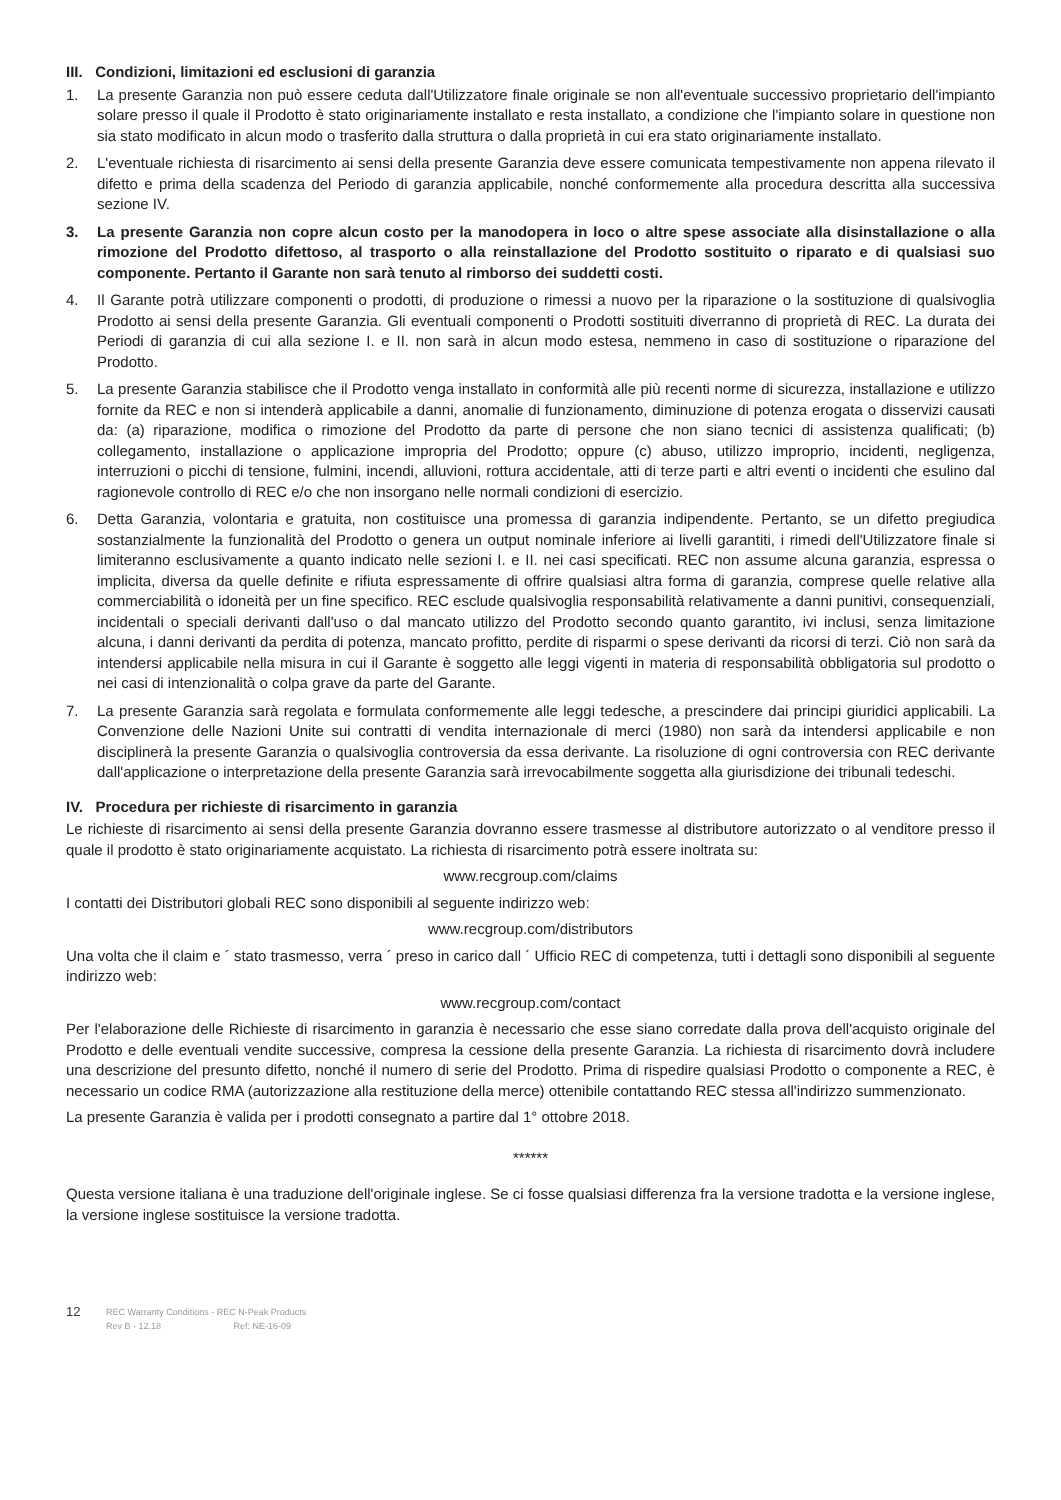III. Condizioni, limitazioni ed esclusioni di garanzia
1. La presente Garanzia non può essere ceduta dall'Utilizzatore finale originale se non all'eventuale successivo proprietario dell'impianto solare presso il quale il Prodotto è stato originariamente installato e resta installato, a condizione che l'impianto solare in questione non sia stato modificato in alcun modo o trasferito dalla struttura o dalla proprietà in cui era stato originariamente installato.
2. L'eventuale richiesta di risarcimento ai sensi della presente Garanzia deve essere comunicata tempestivamente non appena rilevato il difetto e prima della scadenza del Periodo di garanzia applicabile, nonché conformemente alla procedura descritta alla successiva sezione IV.
3. La presente Garanzia non copre alcun costo per la manodopera in loco o altre spese associate alla disinstallazione o alla rimozione del Prodotto difettoso, al trasporto o alla reinstallazione del Prodotto sostituito o riparato e di qualsiasi suo componente. Pertanto il Garante non sarà tenuto al rimborso dei suddetti costi.
4. Il Garante potrà utilizzare componenti o prodotti, di produzione o rimessi a nuovo per la riparazione o la sostituzione di qualsivoglia Prodotto ai sensi della presente Garanzia. Gli eventuali componenti o Prodotti sostituiti diverranno di proprietà di REC. La durata dei Periodi di garanzia di cui alla sezione I. e II. non sarà in alcun modo estesa, nemmeno in caso di sostituzione o riparazione del Prodotto.
5. La presente Garanzia stabilisce che il Prodotto venga installato in conformità alle più recenti norme di sicurezza, installazione e utilizzo fornite da REC e non si intenderà applicabile a danni, anomalie di funzionamento, diminuzione di potenza erogata o disservizi causati da: (a) riparazione, modifica o rimozione del Prodotto da parte di persone che non siano tecnici di assistenza qualificati; (b) collegamento, installazione o applicazione impropria del Prodotto; oppure (c) abuso, utilizzo improprio, incidenti, negligenza, interruzioni o picchi di tensione, fulmini, incendi, alluvioni, rottura accidentale, atti di terze parti e altri eventi o incidenti che esulino dal ragionevole controllo di REC e/o che non insorgano nelle normali condizioni di esercizio.
6. Detta Garanzia, volontaria e gratuita, non costituisce una promessa di garanzia indipendente. Pertanto, se un difetto pregiudica sostanzialmente la funzionalità del Prodotto o genera un output nominale inferiore ai livelli garantiti, i rimedi dell'Utilizzatore finale si limiteranno esclusivamente a quanto indicato nelle sezioni I. e II. nei casi specificati. REC non assume alcuna garanzia, espressa o implicita, diversa da quelle definite e rifiuta espressamente di offrire qualsiasi altra forma di garanzia, comprese quelle relative alla commerciabilità o idoneità per un fine specifico. REC esclude qualsivoglia responsabilità relativamente a danni punitivi, consequenziali, incidentali o speciali derivanti dall'uso o dal mancato utilizzo del Prodotto secondo quanto garantito, ivi inclusi, senza limitazione alcuna, i danni derivanti da perdita di potenza, mancato profitto, perdite di risparmi o spese derivanti da ricorsi di terzi. Ciò non sarà da intendersi applicabile nella misura in cui il Garante è soggetto alle leggi vigenti in materia di responsabilità obbligatoria sul prodotto o nei casi di intenzionalità o colpa grave da parte del Garante.
7. La presente Garanzia sarà regolata e formulata conformemente alle leggi tedesche, a prescindere dai principi giuridici applicabili. La Convenzione delle Nazioni Unite sui contratti di vendita internazionale di merci (1980) non sarà da intendersi applicabile e non disciplinerà la presente Garanzia o qualsivoglia controversia da essa derivante. La risoluzione di ogni controversia con REC derivante dall'applicazione o interpretazione della presente Garanzia sarà irrevocabilmente soggetta alla giurisdizione dei tribunali tedeschi.
IV. Procedura per richieste di risarcimento in garanzia
Le richieste di risarcimento ai sensi della presente Garanzia dovranno essere trasmesse al distributore autorizzato o al venditore presso il quale il prodotto è stato originariamente acquistato. La richiesta di risarcimento potrà essere inoltrata su:
www.recgroup.com/claims
I contatti dei Distributori globali REC sono disponibili al seguente indirizzo web:
www.recgroup.com/distributors
Una volta che il claim e ´ stato trasmesso, verra ´ preso in carico dall ´ Ufficio REC di competenza, tutti i dettagli sono disponibili al seguente indirizzo web:
www.recgroup.com/contact
Per l'elaborazione delle Richieste di risarcimento in garanzia è necessario che esse siano corredate dalla prova dell'acquisto originale del Prodotto e delle eventuali vendite successive, compresa la cessione della presente Garanzia. La richiesta di risarcimento dovrà includere una descrizione del presunto difetto, nonché il numero di serie del Prodotto. Prima di rispedire qualsiasi Prodotto o componente a REC, è necessario un codice RMA (autorizzazione alla restituzione della merce) ottenibile contattando REC stessa all'indirizzo summenzionato.
La presente Garanzia è valida per i prodotti consegnato a partire dal 1° ottobre 2018.
******
Questa versione italiana è una traduzione dell'originale inglese. Se ci fosse qualsiasi differenza fra la versione tradotta e la versione inglese, la versione inglese sostituisce la versione tradotta.
12 REC Warranty Conditions - REC N-Peak Products
Rev B - 12.18 Ref: NE-16-09